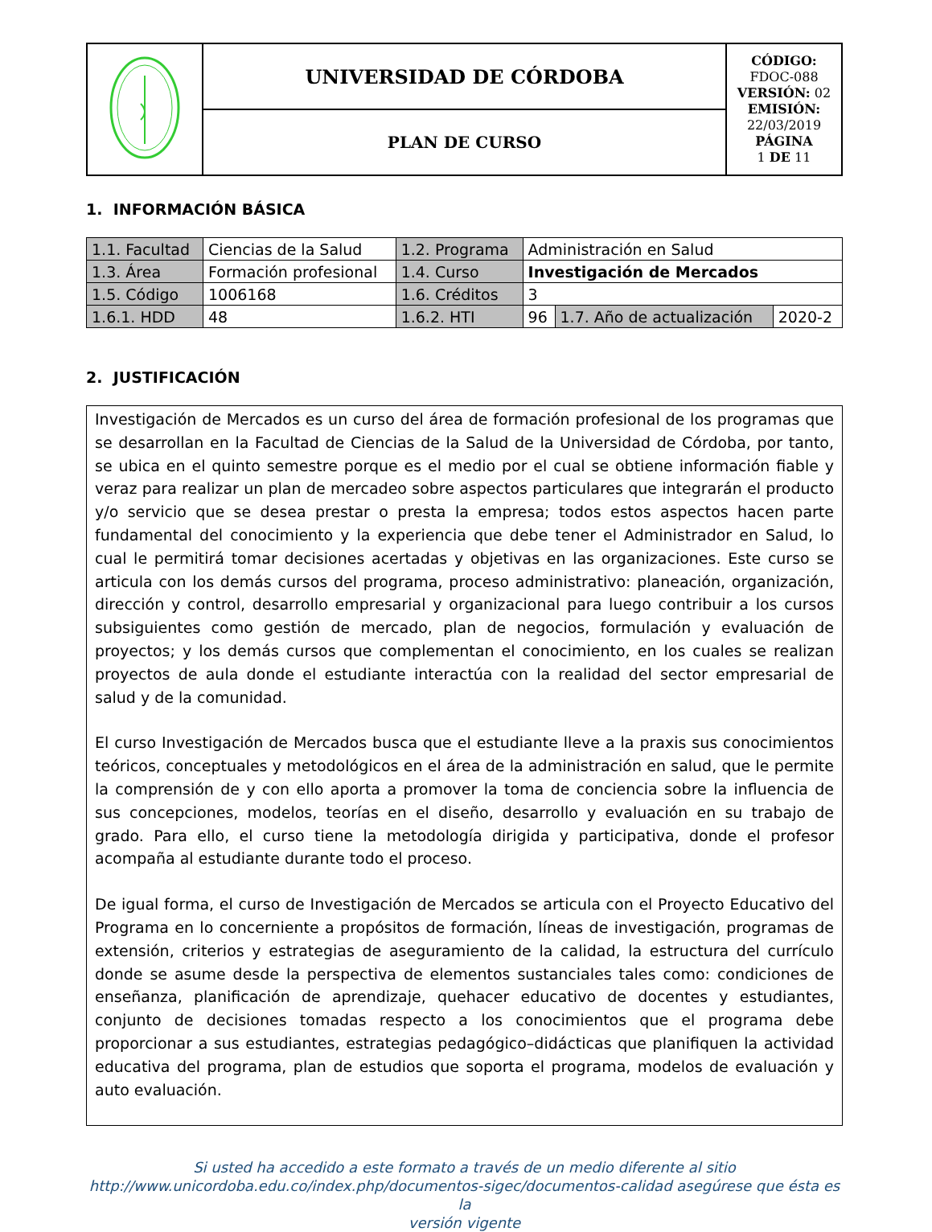| | UNIVERSIDAD DE CÓRDOBA | CÓDIGO: FDOC-088 VERSIÓN: 02 EMISIÓN: 22/03/2019 PÁGINA 1 DE 11 |
| | PLAN DE CURSO | |
1. INFORMACIÓN BÁSICA
| 1.1. Facultad | Ciencias de la Salud | 1.2. Programa | Administración en Salud | | |
| 1.3. Área | Formación profesional | 1.4. Curso | Investigación de Mercados | | |
| 1.5. Código | 1006168 | 1.6. Créditos | 3 | | |
| 1.6.1. HDD | 48 | 1.6.2. HTI | 96 | 1.7. Año de actualización | 2020-2 |
2. JUSTIFICACIÓN
Investigación de Mercados es un curso del área de formación profesional de los programas que se desarrollan en la Facultad de Ciencias de la Salud de la Universidad de Córdoba, por tanto, se ubica en el quinto semestre porque es el medio por el cual se obtiene información fiable y veraz para realizar un plan de mercadeo sobre aspectos particulares que integrarán el producto y/o servicio que se desea prestar o presta la empresa; todos estos aspectos hacen parte fundamental del conocimiento y la experiencia que debe tener el Administrador en Salud, lo cual le permitirá tomar decisiones acertadas y objetivas en las organizaciones. Este curso se articula con los demás cursos del programa, proceso administrativo: planeación, organización, dirección y control, desarrollo empresarial y organizacional para luego contribuir a los cursos subsiguientes como gestión de mercado, plan de negocios, formulación y evaluación de proyectos; y los demás cursos que complementan el conocimiento, en los cuales se realizan proyectos de aula donde el estudiante interactúa con la realidad del sector empresarial de salud y de la comunidad.
El curso Investigación de Mercados busca que el estudiante lleve a la praxis sus conocimientos teóricos, conceptuales y metodológicos en el área de la administración en salud, que le permite la comprensión de y con ello aporta a promover la toma de conciencia sobre la influencia de sus concepciones, modelos, teorías en el diseño, desarrollo y evaluación en su trabajo de grado. Para ello, el curso tiene la metodología dirigida y participativa, donde el profesor acompaña al estudiante durante todo el proceso.
De igual forma, el curso de Investigación de Mercados se articula con el Proyecto Educativo del Programa en lo concerniente a propósitos de formación, líneas de investigación, programas de extensión, criterios y estrategias de aseguramiento de la calidad, la estructura del currículo donde se asume desde la perspectiva de elementos sustanciales tales como: condiciones de enseñanza, planificación de aprendizaje, quehacer educativo de docentes y estudiantes, conjunto de decisiones tomadas respecto a los conocimientos que el programa debe proporcionar a sus estudiantes, estrategias pedagógico–didácticas que planifiquen la actividad educativa del programa, plan de estudios que soporta el programa, modelos de evaluación y auto evaluación.
Si usted ha accedido a este formato a través de un medio diferente al sitio
http://www.unicordoba.edu.co/index.php/documentos-sigec/documentos-calidad asegúrese que ésta es la
versión vigente